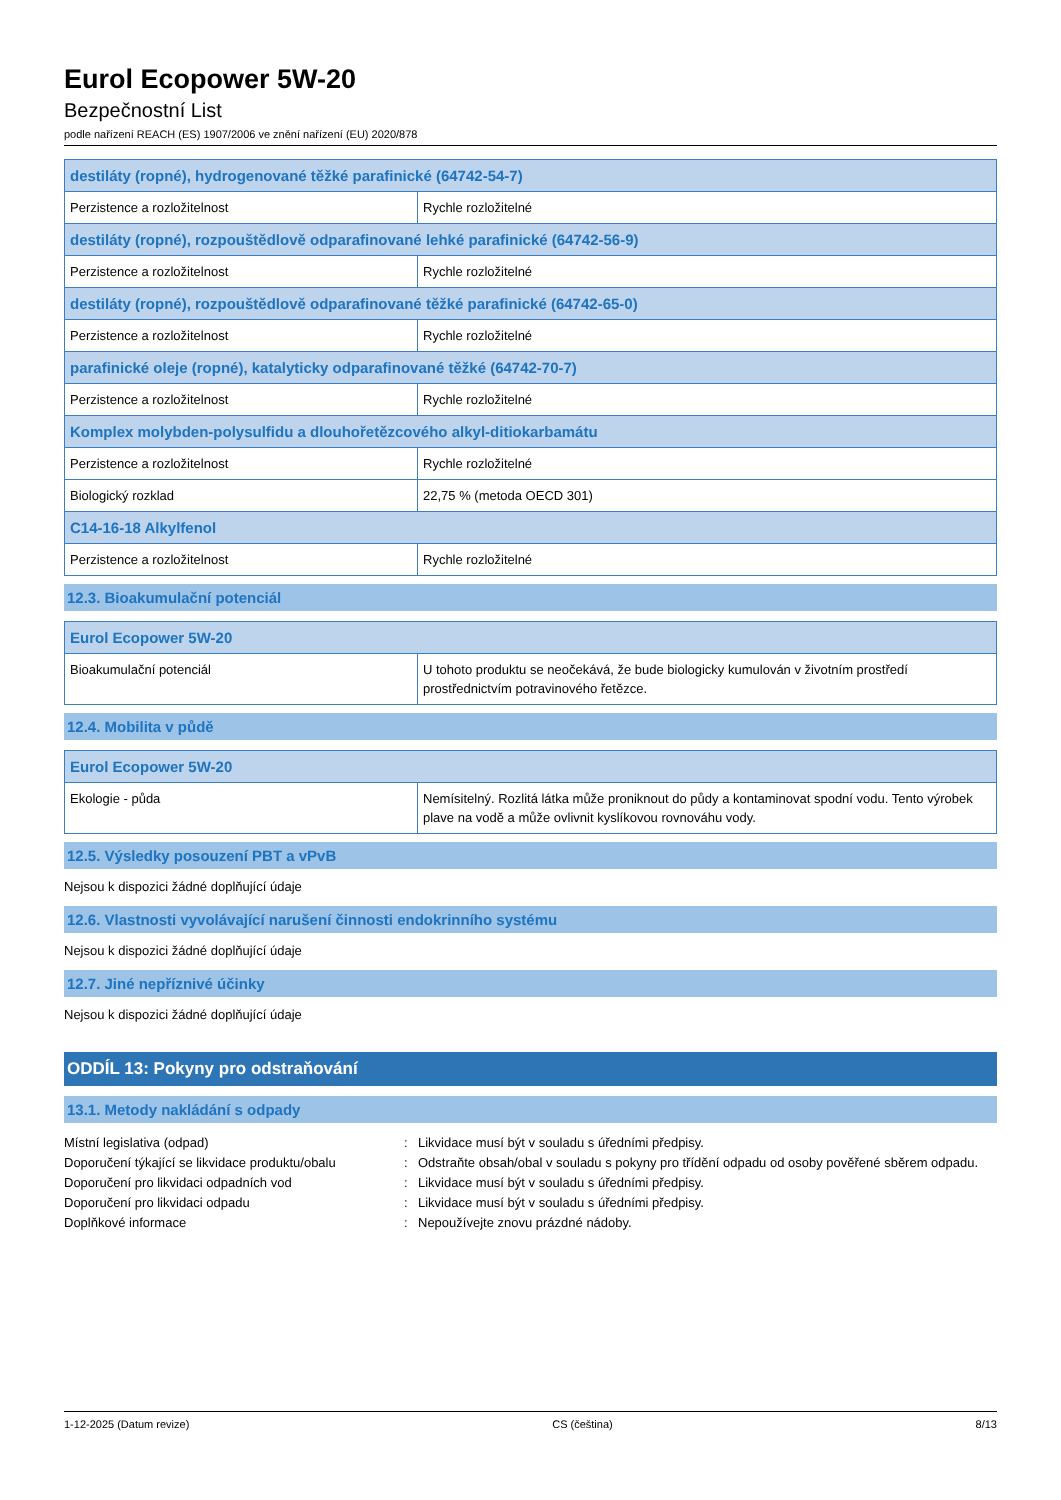Eurol Ecopower 5W-20
Bezpečnostní List
podle nařízení REACH (ES) 1907/2006 ve znění nařízení (EU) 2020/878
| destiláty (ropné), hydrogenované těžké parafinické (64742-54-7) | |
| --- | --- |
| Perzistence a rozložitelnost | Rychle rozložitelné |
| destiláty (ropné), rozpouštědlově odparafinované lehké parafinické (64742-56-9) | |
| Perzistence a rozložitelnost | Rychle rozložitelné |
| destiláty (ropné), rozpouštědlově odparafinované těžké parafinické (64742-65-0) | |
| Perzistence a rozložitelnost | Rychle rozložitelné |
| parafinické oleje (ropné), katalyticky odparafinované těžké (64742-70-7) | |
| Perzistence a rozložitelnost | Rychle rozložitelné |
| Komplex molybden-polysulfidu a dlouhořetězcového alkyl-ditiokarbamátu | |
| Perzistence a rozložitelnost | Rychle rozložitelné |
| Biologický rozklad | 22,75 % (metoda OECD 301) |
| C14-16-18 Alkylfenol | |
| Perzistence a rozložitelnost | Rychle rozložitelné |
12.3. Bioakumulační potenciál
| Eurol Ecopower 5W-20 | |
| --- | --- |
| Bioakumulační potenciál | U tohoto produktu se neočekává, že bude biologicky kumulován v životním prostředí prostřednictvím potravinového řetězce. |
12.4. Mobilita v půdě
| Eurol Ecopower 5W-20 | |
| --- | --- |
| Ekologie - půda | Nemísitelný. Rozlitá látka může proniknout do půdy a kontaminovat spodní vodu. Tento výrobek plave na vodě a může ovlivnit kyslíkovou rovnováhu vody. |
12.5. Výsledky posouzení PBT a vPvB
Nejsou k dispozici žádné doplňující údaje
12.6. Vlastnosti vyvolávající narušení činnosti endokrinního systému
Nejsou k dispozici žádné doplňující údaje
12.7. Jiné nepříznivé účinky
Nejsou k dispozici žádné doplňující údaje
ODDÍL 13: Pokyny pro odstraňování
13.1. Metody nakládání s odpady
| Místní legislativa (odpad) | : | Likvidace musí být v souladu s úředními předpisy. |
| Doporučení týkající se likvidace produktu/obalu | : | Odstraňte obsah/obal v souladu s pokyny pro třídění odpadu od osoby pověřené sběrem odpadu. |
| Doporučení pro likvidaci odpadních vod | : | Likvidace musí být v souladu s úředními předpisy. |
| Doporučení pro likvidaci odpadu | : | Likvidace musí být v souladu s úředními předpisy. |
| Doplňkové informace | : | Nepoužívejte znovu prázdné nádoby. |
1-12-2025 (Datum revize) CS (čeština) 8/13